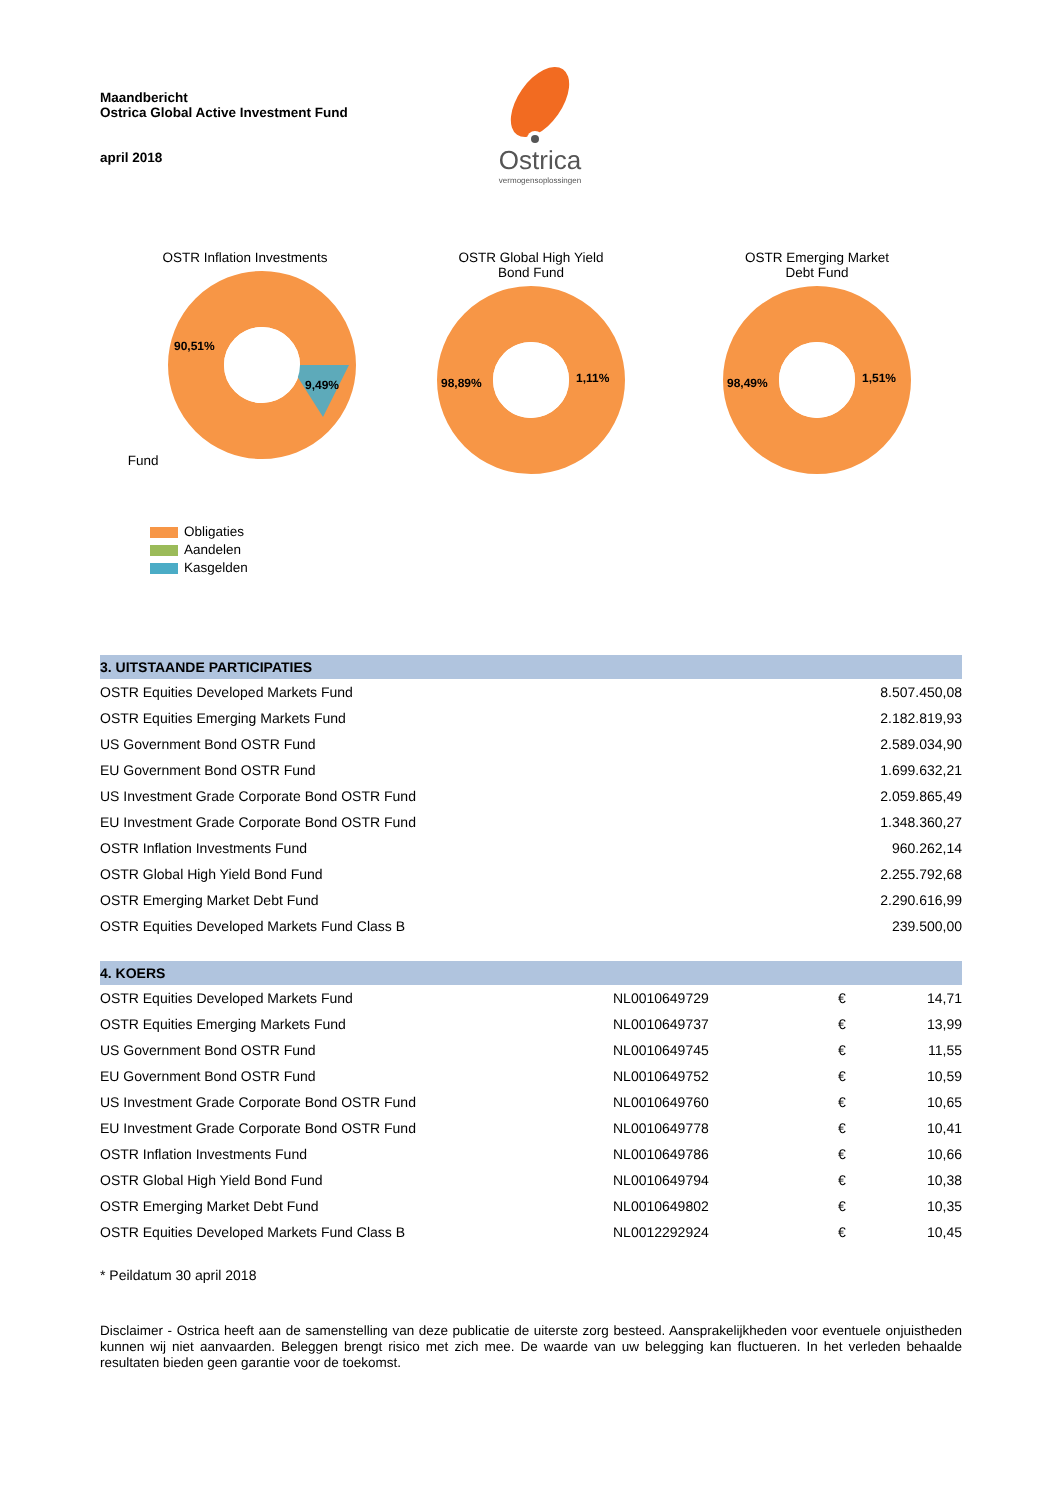Maandbericht
Ostrica Global Active Investment Fund
april 2018
Ostrica
vermogensoplossingen
OSTR Inflation Investments
Fund
90,51%
9,49%
OSTR Global High Yield
Bond Fund
98,89%
1,11%
OSTR Emerging Market
Debt Fund
98,49%
1,51%
Obligaties
Aandelen
Kasgelden
| 3. UITSTAANDE PARTICIPATIES | |
| --- | --- |
| OSTR Equities Developed Markets Fund | 8.507.450,08 |
| OSTR Equities Emerging Markets Fund | 2.182.819,93 |
| US Government Bond OSTR Fund | 2.589.034,90 |
| EU Government Bond OSTR Fund | 1.699.632,21 |
| US Investment Grade Corporate Bond OSTR Fund | 2.059.865,49 |
| EU Investment Grade Corporate Bond OSTR Fund | 1.348.360,27 |
| OSTR Inflation Investments Fund | 960.262,14 |
| OSTR Global High Yield Bond Fund | 2.255.792,68 |
| OSTR Emerging Market Debt Fund | 2.290.616,99 |
| OSTR Equities Developed Markets Fund Class B | 239.500,00 |
| 4. KOERS | | | |
| --- | --- | --- | --- |
| OSTR Equities Developed Markets Fund | NL0010649729 | € | 14,71 |
| OSTR Equities Emerging Markets Fund | NL0010649737 | € | 13,99 |
| US Government Bond OSTR Fund | NL0010649745 | € | 11,55 |
| EU Government Bond OSTR Fund | NL0010649752 | € | 10,59 |
| US Investment Grade Corporate Bond OSTR Fund | NL0010649760 | € | 10,65 |
| EU Investment Grade Corporate Bond OSTR Fund | NL0010649778 | € | 10,41 |
| OSTR Inflation Investments Fund | NL0010649786 | € | 10,66 |
| OSTR Global High Yield Bond Fund | NL0010649794 | € | 10,38 |
| OSTR Emerging Market Debt Fund | NL0010649802 | € | 10,35 |
| OSTR Equities Developed Markets Fund Class B | NL0012292924 | € | 10,45 |
* Peildatum 30 april 2018
Disclaimer - Ostrica heeft aan de samenstelling van deze publicatie de uiterste zorg besteed. Aansprakelijkheden voor eventuele onjuistheden kunnen wij niet aanvaarden. Beleggen brengt risico met zich mee. De waarde van uw belegging kan fluctueren. In het verleden behaalde resultaten bieden geen garantie voor de toekomst.